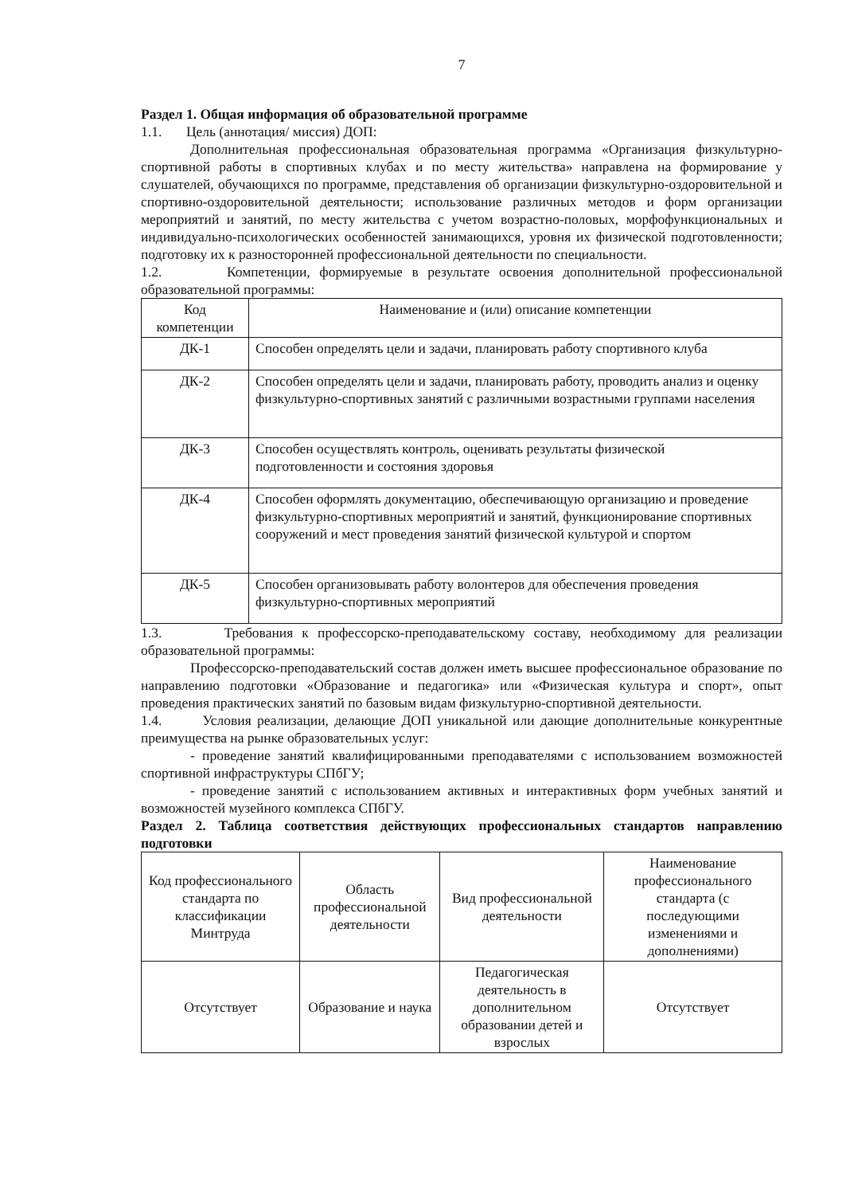7
Раздел 1. Общая информация об образовательной программе
1.1. Цель (аннотация/ миссия) ДОП:
Дополнительная профессиональная образовательная программа «Организация физкультурно-спортивной работы в спортивных клубах и по месту жительства» направлена на формирование у слушателей, обучающихся по программе, представления об организации физкультурно-оздоровительной и спортивно-оздоровительной деятельности; использование различных методов и форм организации мероприятий и занятий, по месту жительства с учетом возрастно-половых, морфофункциональных и индивидуально-психологических особенностей занимающихся, уровня их физической подготовленности; подготовку их к разносторонней профессиональной деятельности по специальности.
1.2. Компетенции, формируемые в результате освоения дополнительной профессиональной образовательной программы:
| Код компетенции | Наименование и (или) описание компетенции |
| --- | --- |
| ДК-1 | Способен определять цели и задачи, планировать работу спортивного клуба |
| ДК-2 | Способен определять цели и задачи, планировать работу, проводить анализ и оценку физкультурно-спортивных занятий с различными возрастными группами населения |
| ДК-3 | Способен осуществлять контроль, оценивать результаты физической подготовленности и состояния здоровья |
| ДК-4 | Способен оформлять документацию, обеспечивающую организацию и проведение физкультурно-спортивных мероприятий и занятий, функционирование спортивных сооружений и мест проведения занятий физической культурой и спортом |
| ДК-5 | Способен организовывать работу волонтеров для обеспечения проведения физкультурно-спортивных мероприятий |
1.3. Требования к профессорско-преподавательскому составу, необходимому для реализации образовательной программы:
Профессорско-преподавательский состав должен иметь высшее профессиональное образование по направлению подготовки «Образование и педагогика» или «Физическая культура и спорт», опыт проведения практических занятий по базовым видам физкультурно-спортивной деятельности.
1.4. Условия реализации, делающие ДОП уникальной или дающие дополнительные конкурентные преимущества на рынке образовательных услуг:
- проведение занятий квалифицированными преподавателями с использованием возможностей спортивной инфраструктуры СПбГУ;
- проведение занятий с использованием активных и интерактивных форм учебных занятий и возможностей музейного комплекса СПбГУ.
Раздел 2. Таблица соответствия действующих профессиональных стандартов направлению подготовки
| Код профессионального стандарта по классификации Минтруда | Область профессиональной деятельности | Вид профессиональной деятельности | Наименование профессионального стандарта (с последующими изменениями и дополнениями) |
| --- | --- | --- | --- |
| Отсутствует | Образование и наука | Педагогическая деятельность в дополнительном образовании детей и взрослых | Отсутствует |